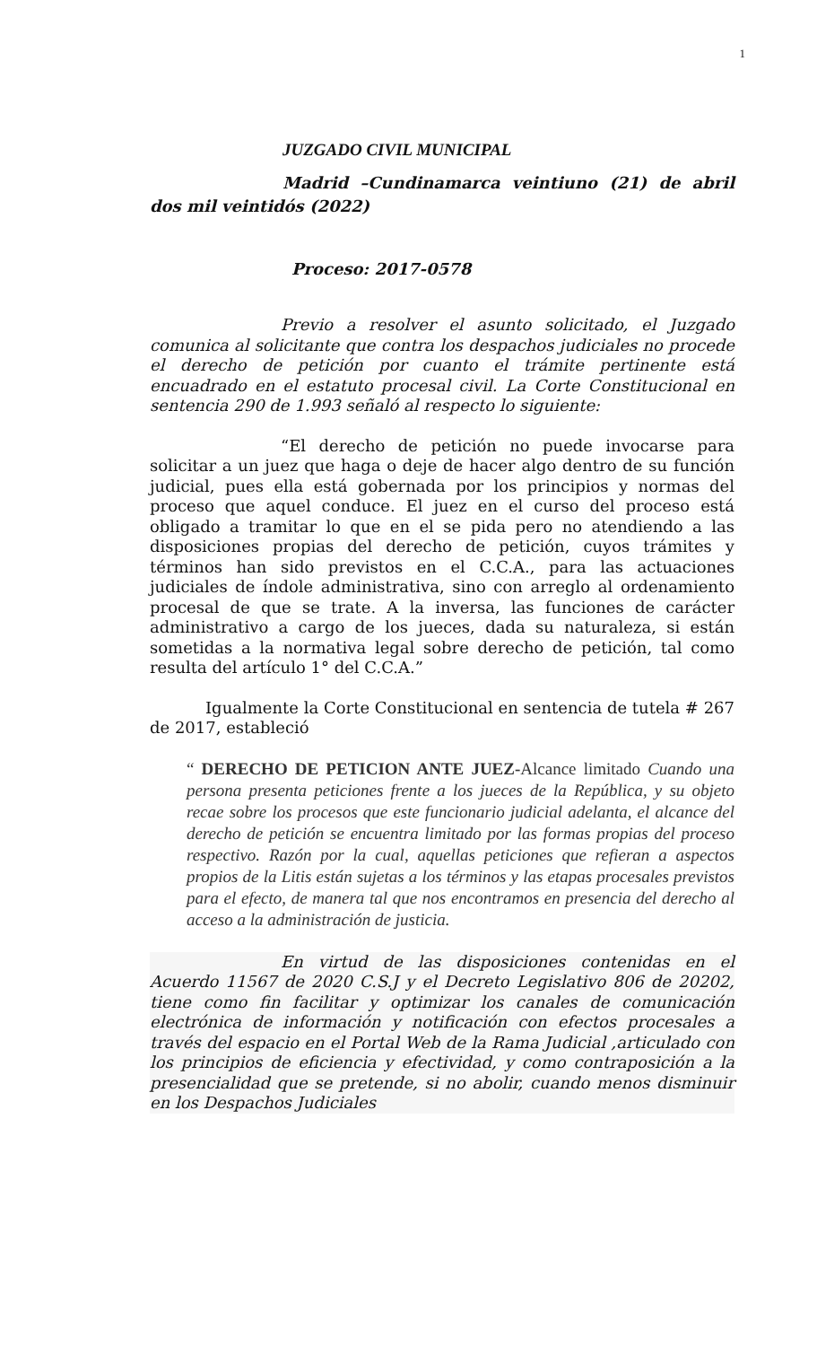1
JUZGADO CIVIL MUNICIPAL
Madrid –Cundinamarca veintiuno (21) de abril dos mil veintidós (2022)
Proceso: 2017-0578
Previo a resolver el asunto solicitado, el Juzgado comunica al solicitante que contra los despachos judiciales no procede el derecho de petición por cuanto el trámite pertinente está encuadrado en el estatuto procesal civil. La Corte Constitucional en sentencia 290 de 1.993 señaló al respecto lo siguiente:
“El derecho de petición no puede invocarse para solicitar a un juez que haga o deje de hacer algo dentro de su función judicial, pues ella está gobernada por los principios y normas del proceso que aquel conduce. El juez en el curso del proceso está obligado a tramitar lo que en el se pida pero no atendiendo a las disposiciones propias del derecho de petición, cuyos trámites y términos han sido previstos en el C.C.A., para las actuaciones judiciales de índole administrativa, sino con arreglo al ordenamiento procesal de que se trate. A la inversa, las funciones de carácter administrativo a cargo de los jueces, dada su naturaleza, si están sometidas a la normativa legal sobre derecho de petición, tal como resulta del artículo 1° del C.C.A.”
Igualmente la Corte Constitucional en sentencia de tutela # 267 de 2017, estableció
“ DERECHO DE PETICION ANTE JUEZ-Alcance limitado Cuando una persona presenta peticiones frente a los jueces de la República, y su objeto recae sobre los procesos que este funcionario judicial adelanta, el alcance del derecho de petición se encuentra limitado por las formas propias del proceso respectivo. Razón por la cual, aquellas peticiones que refieran a aspectos propios de la Litis están sujetas a los términos y las etapas procesales previstos para el efecto, de manera tal que nos encontramos en presencia del derecho al acceso a la administración de justicia.
En virtud de las disposiciones contenidas en el Acuerdo 11567 de 2020 C.S.J y el Decreto Legislativo 806 de 20202, tiene como fin facilitar y optimizar los canales de comunicación electrónica de información y notificación con efectos procesales a través del espacio en el Portal Web de la Rama Judicial ,articulado con los principios de eficiencia y efectividad, y como contraposición a la presencialidad que se pretende, si no abolir, cuando menos disminuir en los Despachos Judiciales